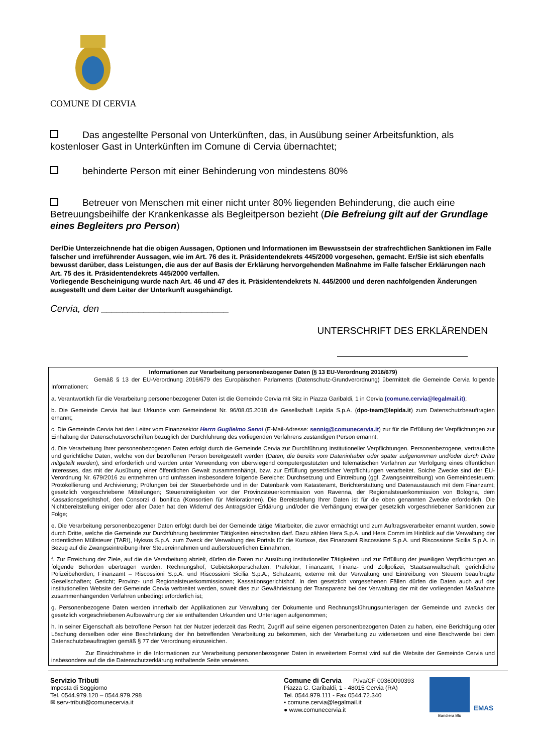COMUNE DI CERVIA
Das angestellte Personal von Unterkünften, das, in Ausübung seiner Arbeitsfunktion, als kostenloser Gast in Unterkünften im Comune di Cervia übernachtet;
behinderte Person mit einer Behinderung von mindestens 80%
Betreuer von Menschen mit einer nicht unter 80% liegenden Behinderung, die auch eine Betreuungsbeihilfe der Krankenkasse als Begleitperson bezieht (Die Befreiung gilt auf der Grundlage eines Begleiters pro Person)
Der/Die Unterzeichnende hat die obigen Aussagen, Optionen und Informationen im Bewusstsein der strafrechtlichen Sanktionen im Falle falscher und irreführender Aussagen, wie im Art. 76 des it. Präsidentendekrets 445/2000 vorgesehen, gemacht. Er/Sie ist sich ebenfalls bewusst darüber, dass Leistungen, die aus der auf Basis der Erklärung hervorgehenden Maßnahme im Falle falscher Erklärungen nach Art. 75 des it. Präsidentendekrets 445/2000 verfallen.
Vorliegende Bescheinigung wurde nach Art. 46 und 47 des it. Präsidentendekrets N. 445/2000 und deren nachfolgenden Änderungen ausgestellt und dem Leiter der Unterkunft ausgehändigt.
Cervia, den ________________________
UNTERSCHRIFT DES ERKLÄRENDEN
Informationen zur Verarbeitung personenbezogener Daten (§ 13 EU-Verordnung 2016/679)
Gemäß § 13 der EU-Verordnung 2016/679 des Europäischen Parlaments (Datenschutz-Grundverordnung) übermittelt die Gemeinde Cervia folgende Informationen:
a. Verantwortlich für die Verarbeitung personenbezogener Daten ist die Gemeinde Cervia mit Sitz in Piazza Garibaldi, 1 in Cervia (comune.cervia@legalmail.it);
b. Die Gemeinde Cervia hat laut Urkunde vom Gemeinderat Nr. 96/08.05.2018 die Gesellschaft Lepida S.p.A. (dpo-team@lepida.it) zum Datenschutzbeauftragten ernannt;
c. Die Gemeinde Cervia hat den Leiter vom Finanzsektor Herrn Guglielmo Senni (E-Mail-Adresse: sennig@comunecervia.it) zur für die Erfüllung der Verpflichtungen zur Einhaltung der Datenschutzvorschriften bezüglich der Durchführung des vorliegenden Verfahrens zuständigen Person ernannt;
d. Die Verarbeitung Ihrer personenbezogenen Daten erfolgt durch die Gemeinde Cervia zur Durchführung institutioneller Verpflichtungen. Personenbezogene, vertrauliche und gerichtliche Daten, welche von der betroffenen Person bereitgestellt werden (Daten, die bereits vom Dateninhaber oder später aufgenommen und/oder durch Dritte mitgeteilt wurden), sind erforderlich und werden unter Verwendung von überwiegend computergestützten und telematischen Verfahren zur Verfolgung eines öffentlichen Interesses, das mit der Ausübung einer öffentlichen Gewalt zusammenhängt, bzw. zur Erfüllung gesetzlicher Verpflichtungen verarbeitet. Solche Zwecke sind der EU-Verordnung Nr. 679/2016 zu entnehmen und umfassen insbesondere folgende Bereiche: Durchsetzung und Eintreibung (ggf. Zwangseintreibung) von Gemeindesteuern; Protokollierung und Archivierung; Prüfungen bei der Steuerbehörde und in der Datenbank vom Katasteramt, Berichterstattung und Datenaustausch mit dem Finanzamt; gesetzlich vorgeschriebene Mitteilungen; Steuerstreitigkeiten vor der Provinzsteuerkommission von Ravenna, der Regionalsteuerkommission von Bologna, dem Kassationsgerichtshof, den Consorzi di bonifica (Konsortien für Meliorationen). Die Bereitstellung Ihrer Daten ist für die oben genannten Zwecke erforderlich. Die Nichtbereitstellung einiger oder aller Daten hat den Widerruf des Antrags/der Erklärung und/oder die Verhängung etwaiger gesetzlich vorgeschriebener Sanktionen zur Folge;
e. Die Verarbeitung personenbezogener Daten erfolgt durch bei der Gemeinde tätige Mitarbeiter, die zuvor ermächtigt und zum Auftragsverarbeiter ernannt wurden, sowie durch Dritte, welche die Gemeinde zur Durchführung bestimmter Tätigkeiten einschalten darf. Dazu zählen Hera S.p.A. und Hera Comm im Hinblick auf die Verwaltung der ordentlichen Müllsteuer (TARI), Hyksos S.p.A. zum Zweck der Verwaltung des Portals für die Kurtaxe, das Finanzamt Riscossione S.p.A. und Riscossione Sicilia S.p.A. in Bezug auf die Zwangseintreibung ihrer Steuereinnahmen und außersteuerlichen Einnahmen;
f. Zur Erreichung der Ziele, auf die die Verarbeitung abzielt, dürfen die Daten zur Ausübung institutioneller Tätigkeiten und zur Erfüllung der jeweiligen Verpflichtungen an folgende Behörden übertragen werden: Rechnungshof; Gebietskörperschaften; Präfektur; Finanzamt; Finanz- und Zollpolizei; Staatsanwaltschaft; gerichtliche Polizeibehörden; Finanzamt – Riscossioni S.p.A. und Riscossioni Sicilia S.p.A.; Schatzamt; externe mit der Verwaltung und Eintreibung von Steuern beauftragte Gesellschaften; Gericht; Provinz- und Regionalsteuerkommissionen; Kassationsgerichtshof. In den gesetzlich vorgesehenen Fällen dürfen die Daten auch auf der institutionellen Website der Gemeinde Cervia verbreitet werden, soweit dies zur Gewährleistung der Transparenz bei der Verwaltung der mit der vorliegenden Maßnahme zusammenhängenden Verfahren unbedingt erforderlich ist;
g. Personenbezogene Daten werden innerhalb der Applikationen zur Verwaltung der Dokumente und Rechnungsführungsunterlagen der Gemeinde und zwecks der gesetzlich vorgeschriebenen Aufbewahrung der sie enthaltenden Urkunden und Unterlagen aufgenommen;
h. In seiner Eigenschaft als betroffene Person hat der Nutzer jederzeit das Recht, Zugriff auf seine eigenen personenbezogenen Daten zu haben, eine Berichtigung oder Löschung derselben oder eine Beschränkung der ihn betreffenden Verarbeitung zu bekommen, sich der Verarbeitung zu widersetzen und eine Beschwerde bei dem Datenschutzbeauftragten gemäß § 77 der Verordnung einzureichen.
Zur Einsichtnahme in die Informationen zur Verarbeitung personenbezogener Daten in erweitertem Format wird auf die Website der Gemeinde Cervia und insbesondere auf die die Datenschutzerklärung enthaltende Seite verwiesen.
Servizio Tributi
Imposta di Soggiorno
Tel. 0544.979.120 – 0544.979.298
✉ serv-tributi@comunecervia.it
Comune di Cervia P.iva/CF 00360090393
Piazza G. Garibaldi, 1 - 48015 Cervia (RA)
Tel. 0544.979.111 - Fax 0544.72.340
▪ comune.cervia@legalmail.it
● www.comunecervia.it
Bandiera Blu
EMAS